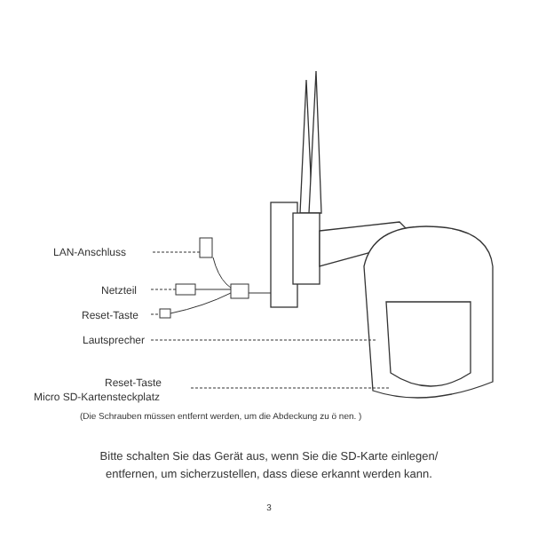LAN-Anschluss
Netzteil
Reset-Taste
Lautsprecher
Reset-Taste
Micro SD-Kartensteckplatz
(Die Schrauben müssen entfernt werden, um die Abdeckung zu ö nen. )
Bitte schalten Sie das Gerät aus, wenn Sie die SD-Karte einlegen/
entfernen, um sicherzustellen, dass diese erkannt werden kann.
3